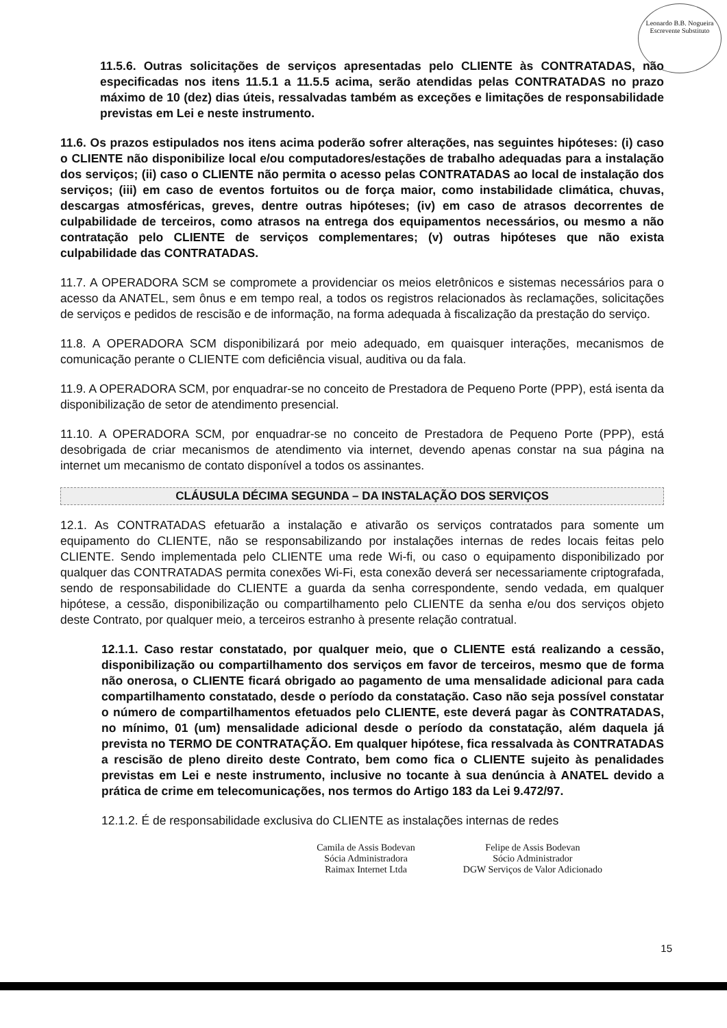Leonardo B.B. Nogueira
Escrevente Substituto
11.5.6. Outras solicitações de serviços apresentadas pelo CLIENTE às CONTRATADAS, não especificadas nos itens 11.5.1 a 11.5.5 acima, serão atendidas pelas CONTRATADAS no prazo máximo de 10 (dez) dias úteis, ressalvadas também as exceções e limitações de responsabilidade previstas em Lei e neste instrumento.
11.6. Os prazos estipulados nos itens acima poderão sofrer alterações, nas seguintes hipóteses: (i) caso o CLIENTE não disponibilize local e/ou computadores/estações de trabalho adequadas para a instalação dos serviços; (ii) caso o CLIENTE não permita o acesso pelas CONTRATADAS ao local de instalação dos serviços; (iii) em caso de eventos fortuitos ou de força maior, como instabilidade climática, chuvas, descargas atmosféricas, greves, dentre outras hipóteses; (iv) em caso de atrasos decorrentes de culpabilidade de terceiros, como atrasos na entrega dos equipamentos necessários, ou mesmo a não contratação pelo CLIENTE de serviços complementares; (v) outras hipóteses que não exista culpabilidade das CONTRATADAS.
11.7. A OPERADORA SCM se compromete a providenciar os meios eletrônicos e sistemas necessários para o acesso da ANATEL, sem ônus e em tempo real, a todos os registros relacionados às reclamações, solicitações de serviços e pedidos de rescisão e de informação, na forma adequada à fiscalização da prestação do serviço.
11.8. A OPERADORA SCM disponibilizará por meio adequado, em quaisquer interações, mecanismos de comunicação perante o CLIENTE com deficiência visual, auditiva ou da fala.
11.9. A OPERADORA SCM, por enquadrar-se no conceito de Prestadora de Pequeno Porte (PPP), está isenta da disponibilização de setor de atendimento presencial.
11.10. A OPERADORA SCM, por enquadrar-se no conceito de Prestadora de Pequeno Porte (PPP), está desobrigada de criar mecanismos de atendimento via internet, devendo apenas constar na sua página na internet um mecanismo de contato disponível a todos os assinantes.
CLÁUSULA DÉCIMA SEGUNDA – DA INSTALAÇÃO DOS SERVIÇOS
12.1. As CONTRATADAS efetuarão a instalação e ativarão os serviços contratados para somente um equipamento do CLIENTE, não se responsabilizando por instalações internas de redes locais feitas pelo CLIENTE. Sendo implementada pelo CLIENTE uma rede Wi-fi, ou caso o equipamento disponibilizado por qualquer das CONTRATADAS permita conexões Wi-Fi, esta conexão deverá ser necessariamente criptografada, sendo de responsabilidade do CLIENTE a guarda da senha correspondente, sendo vedada, em qualquer hipótese, a cessão, disponibilização ou compartilhamento pelo CLIENTE da senha e/ou dos serviços objeto deste Contrato, por qualquer meio, a terceiros estranho à presente relação contratual.
12.1.1. Caso restar constatado, por qualquer meio, que o CLIENTE está realizando a cessão, disponibilização ou compartilhamento dos serviços em favor de terceiros, mesmo que de forma não onerosa, o CLIENTE ficará obrigado ao pagamento de uma mensalidade adicional para cada compartilhamento constatado, desde o período da constatação. Caso não seja possível constatar o número de compartilhamentos efetuados pelo CLIENTE, este deverá pagar às CONTRATADAS, no mínimo, 01 (um) mensalidade adicional desde o período da constatação, além daquela já prevista no TERMO DE CONTRATAÇÃO. Em qualquer hipótese, fica ressalvada às CONTRATADAS a rescisão de pleno direito deste Contrato, bem como fica o CLIENTE sujeito às penalidades previstas em Lei e neste instrumento, inclusive no tocante à sua denúncia à ANATEL devido a prática de crime em telecomunicações, nos termos do Artigo 183 da Lei 9.472/97.
12.1.2. É de responsabilidade exclusiva do CLIENTE as instalações internas de redes
Camila de Assis Bodevan
Sócia Administradora
Raimax Internet Ltda
Felipe de Assis Bodevan
Sócio Administrador
DGW Serviços de Valor Adicionado
15